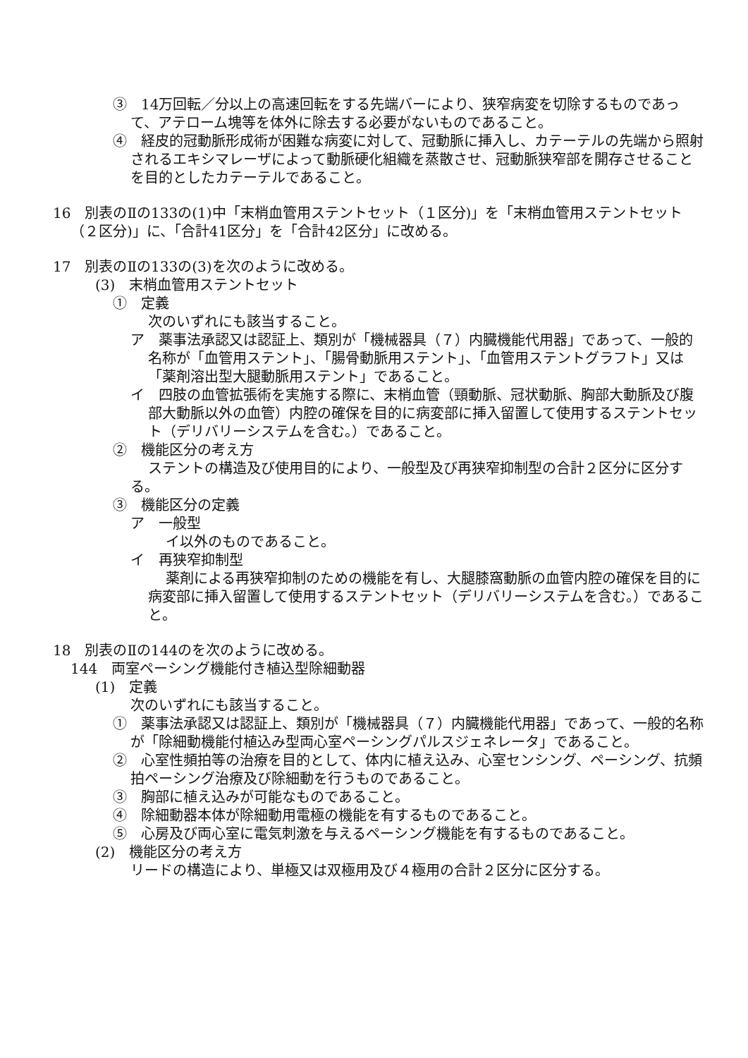③　14万回転／分以上の高速回転をする先端バーにより、狭窄病変を切除するものであって、アテローム塊等を体外に除去する必要がないものであること。
④　経皮的冠動脈形成術が困難な病変に対して、冠動脈に挿入し、カテーテルの先端から照射されるエキシマレーザによって動脈硬化組織を蒸散させ、冠動脈狭窄部を開存させることを目的としたカテーテルであること。
16　別表のⅡの133の(1)中「末梢血管用ステントセット（１区分)」を「末梢血管用ステントセット（２区分)」に、「合計41区分」を「合計42区分」に改める。
17　別表のⅡの133の(3)を次のように改める。
(3)　末梢血管用ステントセット
①　定義
次のいずれにも該当すること。
ア　薬事法承認又は認証上、類別が「機械器具（７）内臓機能代用器」であって、一般的名称が「血管用ステント」、「腸骨動脈用ステント」、「血管用ステントグラフト」又は「薬剤溶出型大腿動脈用ステント」であること。
イ　四肢の血管拡張術を実施する際に、末梢血管（頸動脈、冠状動脈、胸部大動脈及び腹部大動脈以外の血管）内腔の確保を目的に病変部に挿入留置して使用するステントセット（デリバリーシステムを含む。）であること。
②　機能区分の考え方
ステントの構造及び使用目的により、一般型及び再狭窄抑制型の合計２区分に区分する。
③　機能区分の定義
ア　一般型
イ以外のものであること。
イ　再狭窄抑制型
薬剤による再狭窄抑制のための機能を有し、大腿膝窩動脈の血管内腔の確保を目的に病変部に挿入留置して使用するステントセット（デリバリーシステムを含む。）であること。
18　別表のⅡの144のを次のように改める。
144　両室ペーシング機能付き植込型除細動器
(1)　定義
次のいずれにも該当すること。
①　薬事法承認又は認証上、類別が「機械器具（７）内臓機能代用器」であって、一般的名称が「除細動機能付植込み型両心室ペーシングパルスジェネレータ」であること。
②　心室性頻拍等の治療を目的として、体内に植え込み、心室センシング、ペーシング、抗頻拍ペーシング治療及び除細動を行うものであること。
③　胸部に植え込みが可能なものであること。
④　除細動器本体が除細動用電極の機能を有するものであること。
⑤　心房及び両心室に電気刺激を与えるペーシング機能を有するものであること。
(2)　機能区分の考え方
リードの構造により、単極又は双極用及び４極用の合計２区分に区分する。